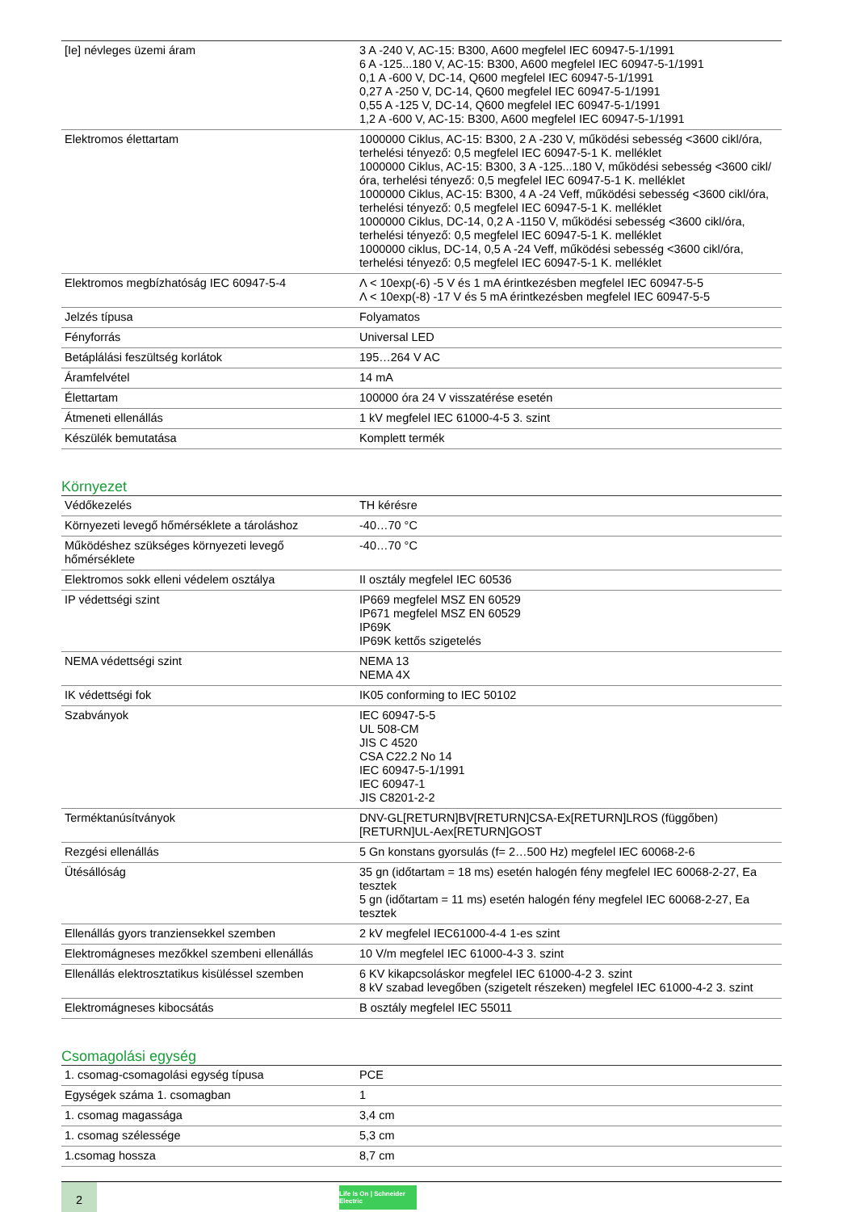| [Ie] névleges üzemi áram | 3 A -240 V, AC-15: B300, A600 megfelel IEC 60947-5-1/1991 6 A -125...180 V, AC-15: B300, A600 megfelel IEC 60947-5-1/1991 0,1 A -600 V, DC-14, Q600 megfelel IEC 60947-5-1/1991 0,27 A -250 V, DC-14, Q600 megfelel IEC 60947-5-1/1991 0,55 A -125 V, DC-14, Q600 megfelel IEC 60947-5-1/1991 1,2 A -600 V, AC-15: B300, A600 megfelel IEC 60947-5-1/1991 |
| Elektromos élettartam | 1000000 Ciklus, AC-15: B300, 2 A -230 V, működési sebesség <3600 cikl/óra, terhelési tényező: 0,5 megfelel IEC 60947-5-1 K. melléklet 1000000 Ciklus, AC-15: B300, 3 A -125...180 V, működési sebesség <3600 cikl/óra, terhelési tényező: 0,5 megfelel IEC 60947-5-1 K. melléklet 1000000 Ciklus, AC-15: B300, 4 A -24 Veff, működési sebesség <3600 cikl/óra, terhelési tényező: 0,5 megfelel IEC 60947-5-1 K. melléklet 1000000 Ciklus, DC-14, 0,2 A -1150 V, működési sebesség <3600 cikl/óra, terhelési tényező: 0,5 megfelel IEC 60947-5-1 K. melléklet 1000000 ciklus, DC-14, 0,5 A -24 Veff, működési sebesség <3600 cikl/óra, terhelési tényező: 0,5 megfelel IEC 60947-5-1 K. melléklet |
| Elektromos megbízhatóság IEC 60947-5-4 | Λ < 10exp(-6) -5 V és 1 mA érintkezésben megfelel IEC 60947-5-5 Λ < 10exp(-8) -17 V és 5 mA érintkezésben megfelel IEC 60947-5-5 |
| Jelzés típusa | Folyamatos |
| Fényforrás | Universal LED |
| Betáplálási feszültség korlátok | 195…264 V AC |
| Áramfelvétel | 14 mA |
| Élettartam | 100000 óra 24 V visszatérése esetén |
| Átmeneti ellenállás | 1 kV megfelel IEC 61000-4-5 3. szint |
| Készülék bemutatása | Komplett termék |
Környezet
| Védőkezelés | TH kérésre |
| Környezeti levegő hőmérséklete a tároláshoz | -40…70 °C |
| Működéshez szükséges környezeti levegő hőmérséklete | -40…70 °C |
| Elektromos sokk elleni védelem osztálya | II osztály megfelel IEC 60536 |
| IP védettségi szint | IP669 megfelel MSZ EN 60529 IP671 megfelel MSZ EN 60529 IP69K IP69K kettős szigetelés |
| NEMA védettségi szint | NEMA 13 NEMA 4X |
| IK védettségi fok | IK05 conforming to IEC 50102 |
| Szabványok | IEC 60947-5-5 UL 508-CM JIS C 4520 CSA C22.2 No 14 IEC 60947-5-1/1991 IEC 60947-1 JIS C8201-2-2 |
| Terméktanúsítványok | DNV-GL[RETURN]BV[RETURN]CSA-Ex[RETURN]LROS (függőben)[RETURN]UL-Aex[RETURN]GOST |
| Rezgési ellenállás | 5 Gn konstans gyorsulás (f= 2…500 Hz) megfelel IEC 60068-2-6 |
| Ütésállóság | 35 gn (időtartam = 18 ms) esetén halogén fény megfelel IEC 60068-2-27, Ea tesztek 5 gn (időtartam = 11 ms) esetén halogén fény megfelel IEC 60068-2-27, Ea tesztek |
| Ellenállás gyors tranziensekkel szemben | 2 kV megfelel IEC61000-4-4 1-es szint |
| Elektromágneses mezőkkel szembeni ellenállás | 10 V/m megfelel IEC 61000-4-3 3. szint |
| Ellenállás elektrosztatikus kisüléssel szemben | 6 KV kikapcsoláskor megfelel IEC 61000-4-2 3. szint 8 kV szabad levegőben (szigetelt részeken) megfelel IEC 61000-4-2 3. szint |
| Elektromágneses kibocsátás | B osztály megfelel IEC 55011 |
Csomagolási egység
| 1. csomag-csomagolási egység típusa | PCE |
| Egységek száma 1. csomagban | 1 |
| 1. csomag magassága | 3,4 cm |
| 1. csomag szélessége | 5,3 cm |
| 1.csomag hossza | 8,7 cm |
2
Life Is On | Schneider Electric